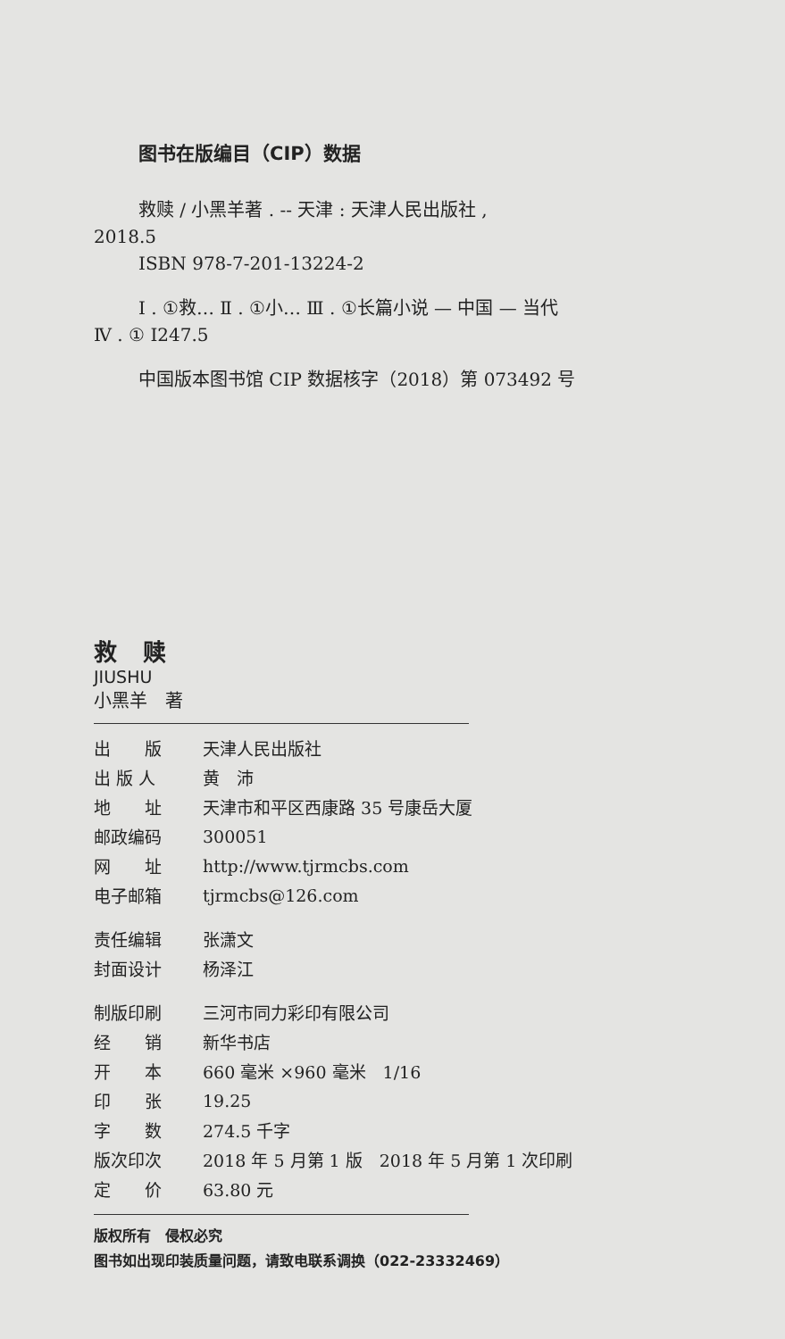图书在版编目（CIP）数据
救赎 / 小黑羊著 . -- 天津 : 天津人民出版社 ,
2018.5
ISBN 978-7-201-13224-2
Ⅰ . ①救… Ⅱ . ①小… Ⅲ . ①长篇小说 — 中国 — 当代
Ⅳ . ① I247.5
中国版本图书馆 CIP 数据核字（2018）第 073492 号
救 赎
JIUSHU
小黑羊　著
| 出 版 | 天津人民出版社 |
| 出 版 人 | 黄 沛 |
| 地 址 | 天津市和平区西康路 35 号康岳大厦 |
| 邮政编码 | 300051 |
| 网 址 | http://www.tjrmcbs.com |
| 电子邮箱 | tjrmcbs@126.com |
| 责任编辑 | 张潇文 |
| 封面设计 | 杨泽江 |
| 制版印刷 | 三河市同力彩印有限公司 |
| 经 销 | 新华书店 |
| 开 本 | 660 毫米 ×960 毫米 1/16 |
| 印 张 | 19.25 |
| 字 数 | 274.5 千字 |
| 版次印次 | 2018 年 5 月第 1 版 2018 年 5 月第 1 次印刷 |
| 定 价 | 63.80 元 |
版权所有　侵权必究
图书如出现印装质量问题，请致电联系调换（022-23332469）